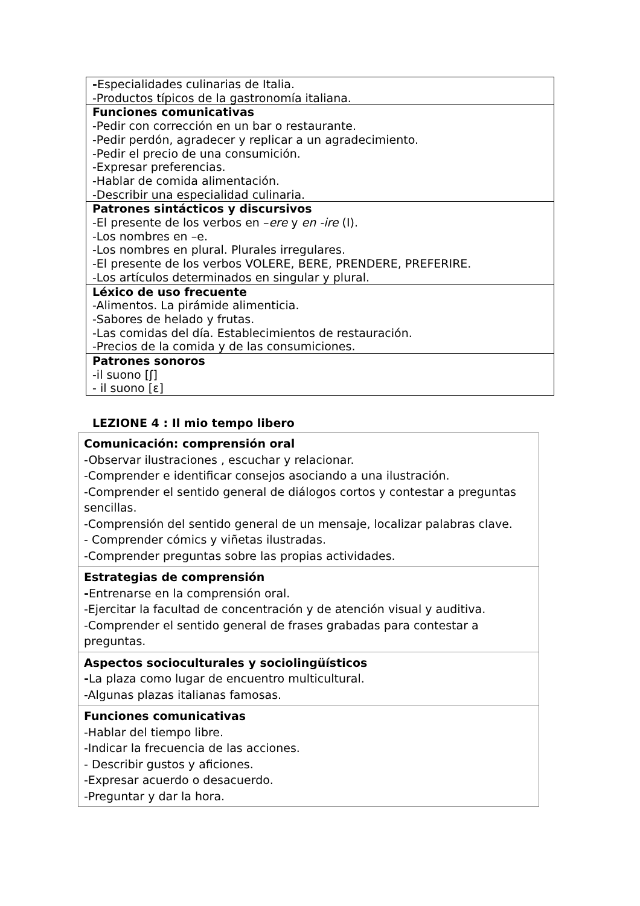| - Especialidades culinarias de Italia. -Productos típicos de la gastronomía italiana. |
| Funciones comunicativas -Pedir con corrección en un bar o restaurante. -Pedir perdón, agradecer y replicar a un agradecimiento. -Pedir el precio de una consumición. -Expresar preferencias. -Hablar de comida alimentación. -Describir una especialidad culinaria. |
| Patrones sintácticos y discursivos -El presente de los verbos en – ere y en -ire (I). -Los nombres en –e. -Los nombres en plural. Plurales irregulares. -El presente de los verbos VOLERE, BERE, PRENDERE, PREFERIRE. -Los artículos determinados en singular y plural. |
| Léxico de uso frecuente -Alimentos. La pirámide alimenticia. -Sabores de helado y frutas. -Las comidas del día. Establecimientos de restauración. -Precios de la comida y de las consumiciones. |
| Patrones sonoros -il suono [ʃ] - il suono [ɛ] |
LEZIONE 4 : Il mio tempo libero
| Comunicación: comprensión oral -Observar ilustraciones , escuchar y relacionar. -Comprender e identificar consejos asociando a una ilustración. -Comprender el sentido general de diálogos cortos y contestar a preguntas sencillas. -Comprensión del sentido general de un mensaje, localizar palabras clave. - Comprender cómics y viñetas ilustradas. -Comprender preguntas sobre las propias actividades. |
| Estrategias de comprensión - Entrenarse en la comprensión oral. -Ejercitar la facultad de concentración y de atención visual y auditiva. -Comprender el sentido general de frases grabadas para contestar a preguntas. |
| Aspectos socioculturales y sociolingüísticos - La plaza como lugar de encuentro multicultural. -Algunas plazas italianas famosas. |
| Funciones comunicativas -Hablar del tiempo libre. -Indicar la frecuencia de las acciones. - Describir gustos y aficiones. -Expresar acuerdo o desacuerdo. -Preguntar y dar la hora. |